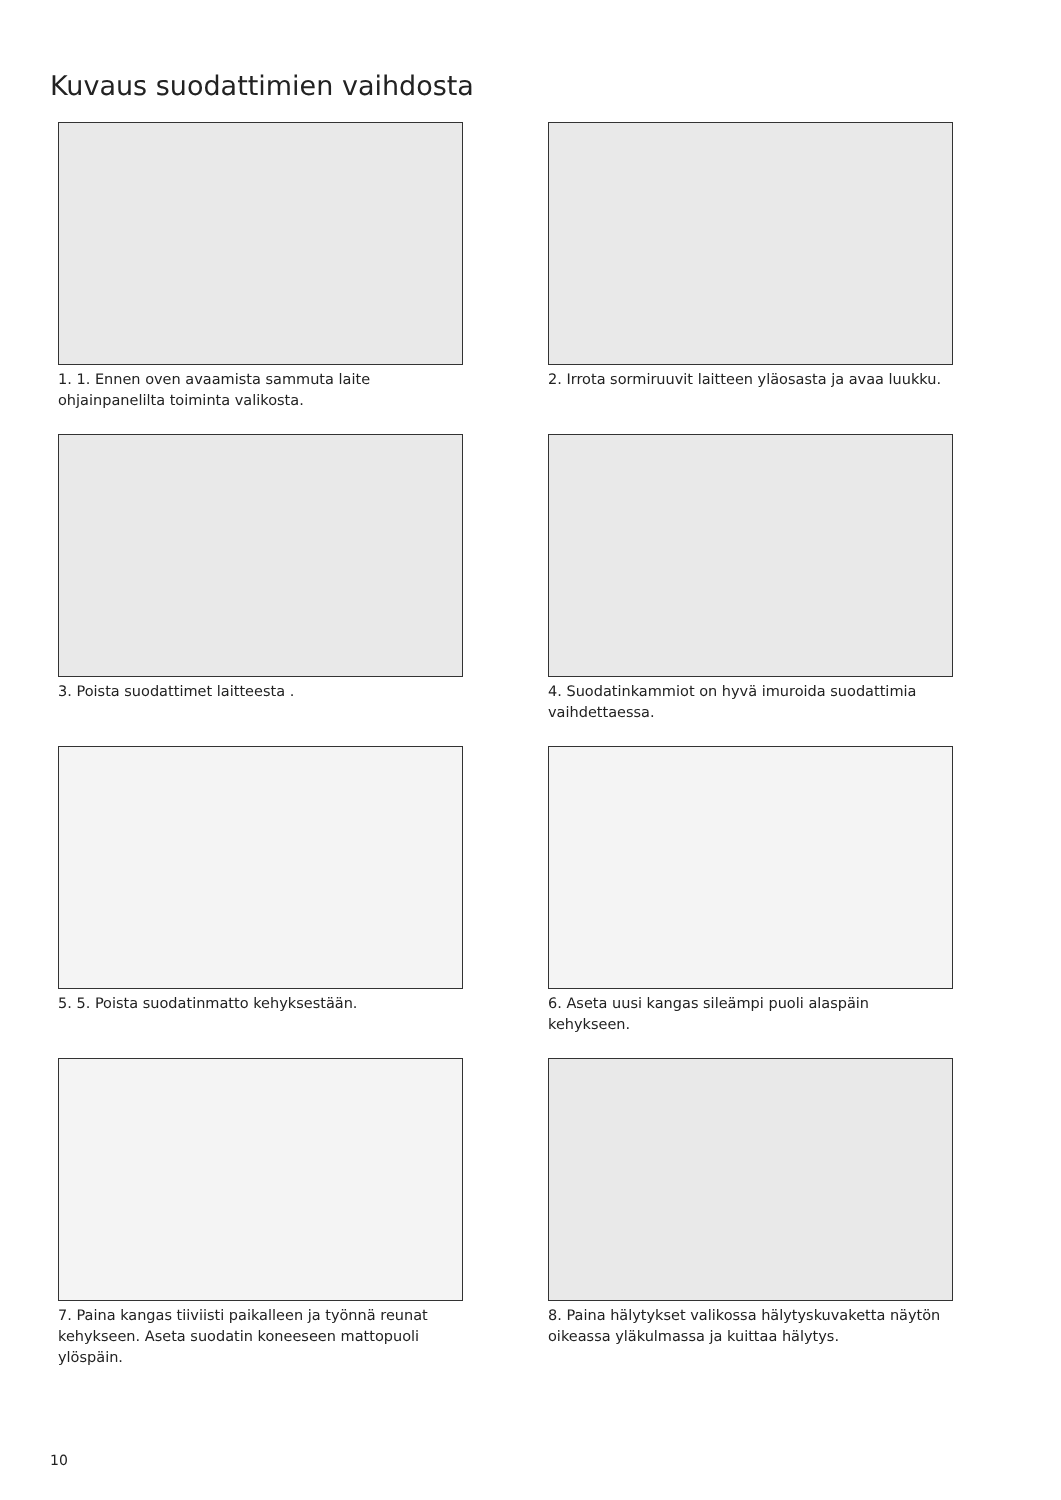Kuvaus suodattimien vaihdosta
1. 1. Ennen oven avaamista sammuta laite ohjainpanelilta toiminta valikosta.
2. Irrota sormiruuvit laitteen yläosasta ja avaa luukku.
3. Poista suodattimet laitteesta .
4. Suodatinkammiot on hyvä imuroida suodattimia vaihdettaessa.
5. 5. Poista suodatinmatto kehyksestään.
6. Aseta uusi kangas sileämpi puoli alaspäin kehykseen.
7. Paina kangas tiiviisti paikalleen ja työnnä reunat kehykseen. Aseta suodatin koneeseen mattopuoli ylöspäin.
8. Paina hälytykset valikossa hälytyskuvaketta näytön oikeassa yläkulmassa ja kuittaa hälytys.
10